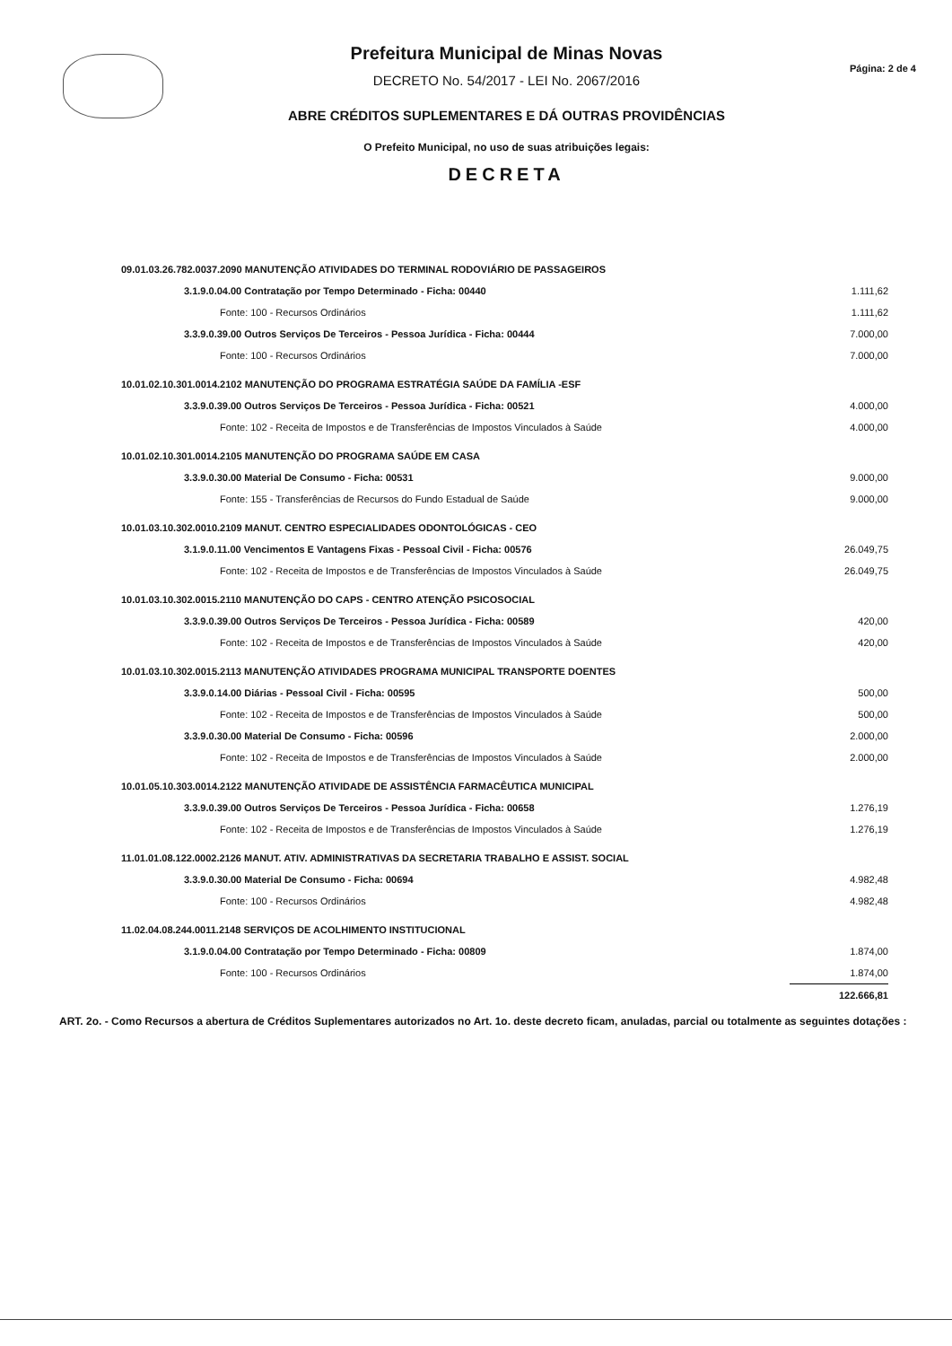Prefeitura Municipal de Minas Novas
DECRETO No. 54/2017 - LEI No. 2067/2016
ABRE CRÉDITOS SUPLEMENTARES E DÁ OUTRAS PROVIDÊNCIAS
O Prefeito Municipal, no uso de suas atribuições legais:
DECRETA
Página: 2 de 4
| 09.01.03.26.782.0037.2090 MANUTENÇÃO ATIVIDADES DO TERMINAL RODOVIÁRIO DE PASSAGEIROS | |
| 3.1.9.0.04.00 Contratação por Tempo Determinado - Ficha: 00440 | 1.111,62 |
| Fonte: 100 - Recursos Ordinários | 1.111,62 |
| 3.3.9.0.39.00 Outros Serviços De Terceiros - Pessoa Jurídica - Ficha: 00444 | 7.000,00 |
| Fonte: 100 - Recursos Ordinários | 7.000,00 |
| 10.01.02.10.301.0014.2102 MANUTENÇÃO DO PROGRAMA ESTRATÉGIA SAÚDE DA FAMÍLIA -ESF | |
| 3.3.9.0.39.00 Outros Serviços De Terceiros - Pessoa Jurídica - Ficha: 00521 | 4.000,00 |
| Fonte: 102 - Receita de Impostos e de Transferências de Impostos Vinculados à Saúde | 4.000,00 |
| 10.01.02.10.301.0014.2105 MANUTENÇÃO DO PROGRAMA SAÚDE EM CASA | |
| 3.3.9.0.30.00 Material De Consumo - Ficha: 00531 | 9.000,00 |
| Fonte: 155 - Transferências de Recursos do Fundo Estadual de Saúde | 9.000,00 |
| 10.01.03.10.302.0010.2109 MANUT. CENTRO ESPECIALIDADES ODONTOLÓGICAS - CEO | |
| 3.1.9.0.11.00 Vencimentos E Vantagens Fixas - Pessoal Civil - Ficha: 00576 | 26.049,75 |
| Fonte: 102 - Receita de Impostos e de Transferências de Impostos Vinculados à Saúde | 26.049,75 |
| 10.01.03.10.302.0015.2110 MANUTENÇÃO DO CAPS - CENTRO ATENÇÃO PSICOSOCIAL | |
| 3.3.9.0.39.00 Outros Serviços De Terceiros - Pessoa Jurídica - Ficha: 00589 | 420,00 |
| Fonte: 102 - Receita de Impostos e de Transferências de Impostos Vinculados à Saúde | 420,00 |
| 10.01.03.10.302.0015.2113 MANUTENÇÃO ATIVIDADES PROGRAMA MUNICIPAL TRANSPORTE DOENTES | |
| 3.3.9.0.14.00 Diárias - Pessoal Civil - Ficha: 00595 | 500,00 |
| Fonte: 102 - Receita de Impostos e de Transferências de Impostos Vinculados à Saúde | 500,00 |
| 3.3.9.0.30.00 Material De Consumo - Ficha: 00596 | 2.000,00 |
| Fonte: 102 - Receita de Impostos e de Transferências de Impostos Vinculados à Saúde | 2.000,00 |
| 10.01.05.10.303.0014.2122 MANUTENÇÃO ATIVIDADE DE ASSISTÊNCIA FARMACÊUTICA MUNICIPAL | |
| 3.3.9.0.39.00 Outros Serviços De Terceiros - Pessoa Jurídica - Ficha: 00658 | 1.276,19 |
| Fonte: 102 - Receita de Impostos e de Transferências de Impostos Vinculados à Saúde | 1.276,19 |
| 11.01.01.08.122.0002.2126 MANUT. ATIV. ADMINISTRATIVAS DA SECRETARIA TRABALHO E ASSIST. SOCIAL | |
| 3.3.9.0.30.00 Material De Consumo - Ficha: 00694 | 4.982,48 |
| Fonte: 100 - Recursos Ordinários | 4.982,48 |
| 11.02.04.08.244.0011.2148 SERVIÇOS DE ACOLHIMENTO INSTITUCIONAL | |
| 3.1.9.0.04.00 Contratação por Tempo Determinado - Ficha: 00809 | 1.874,00 |
| Fonte: 100 - Recursos Ordinários | 1.874,00 |
| | 122.666,81 |
ART. 2o. - Como Recursos a abertura de Créditos Suplementares autorizados no Art. 1o. deste decreto ficam, anuladas, parcial ou totalmente as seguintes dotações :